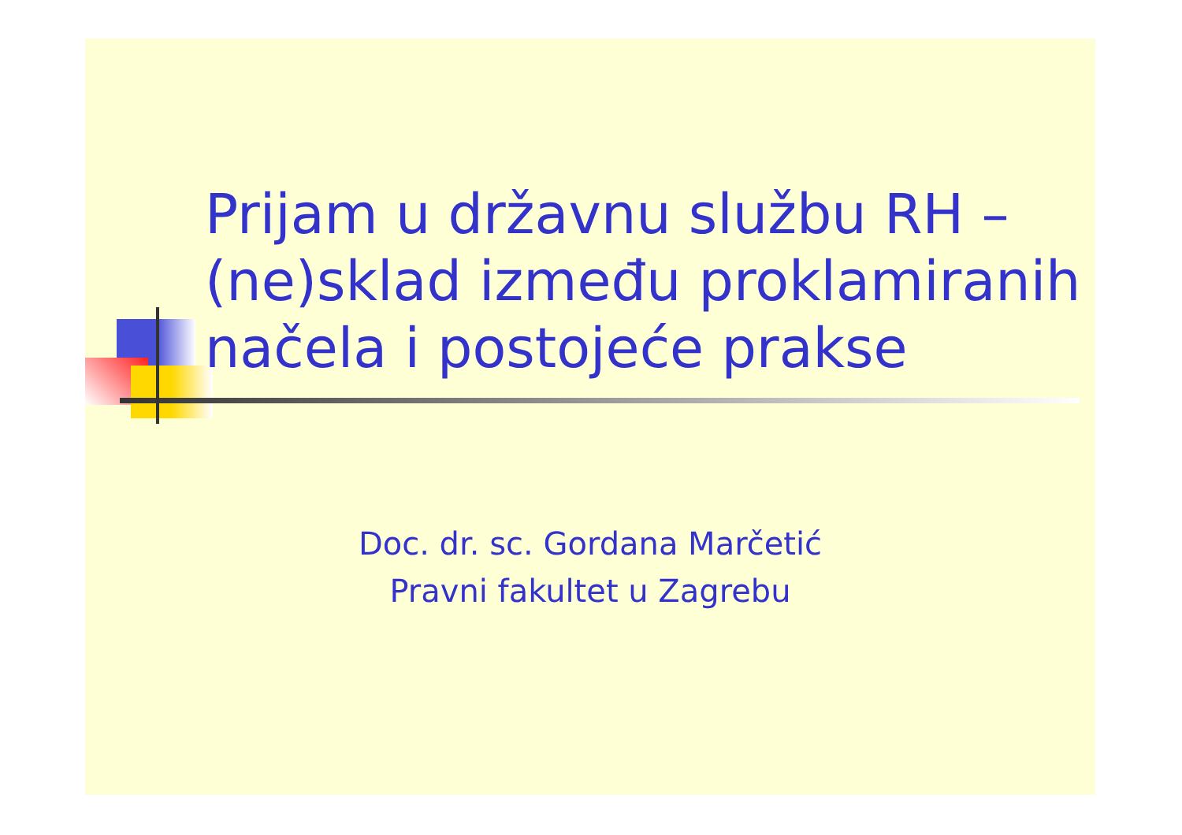Prijam u državnu službu RH – (ne)sklad između proklamiranih načela i postojeće prakse
Doc. dr. sc. Gordana Marčetić
Pravni fakultet u Zagrebu